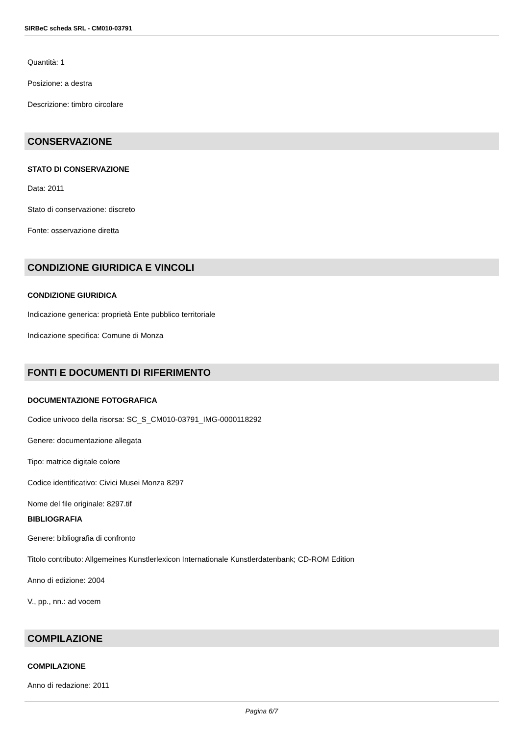SIRBeC scheda SRL - CM010-03791
Quantità: 1
Posizione: a destra
Descrizione: timbro circolare
CONSERVAZIONE
STATO DI CONSERVAZIONE
Data: 2011
Stato di conservazione: discreto
Fonte: osservazione diretta
CONDIZIONE GIURIDICA E VINCOLI
CONDIZIONE GIURIDICA
Indicazione generica: proprietà Ente pubblico territoriale
Indicazione specifica: Comune di Monza
FONTI E DOCUMENTI DI RIFERIMENTO
DOCUMENTAZIONE FOTOGRAFICA
Codice univoco della risorsa: SC_S_CM010-03791_IMG-0000118292
Genere: documentazione allegata
Tipo: matrice digitale colore
Codice identificativo: Civici Musei Monza 8297
Nome del file originale: 8297.tif
BIBLIOGRAFIA
Genere: bibliografia di confronto
Titolo contributo: Allgemeines Kunstlerlexicon Internationale Kunstlerdatenbank; CD-ROM Edition
Anno di edizione: 2004
V., pp., nn.: ad vocem
COMPILAZIONE
COMPILAZIONE
Anno di redazione: 2011
Pagina 6/7